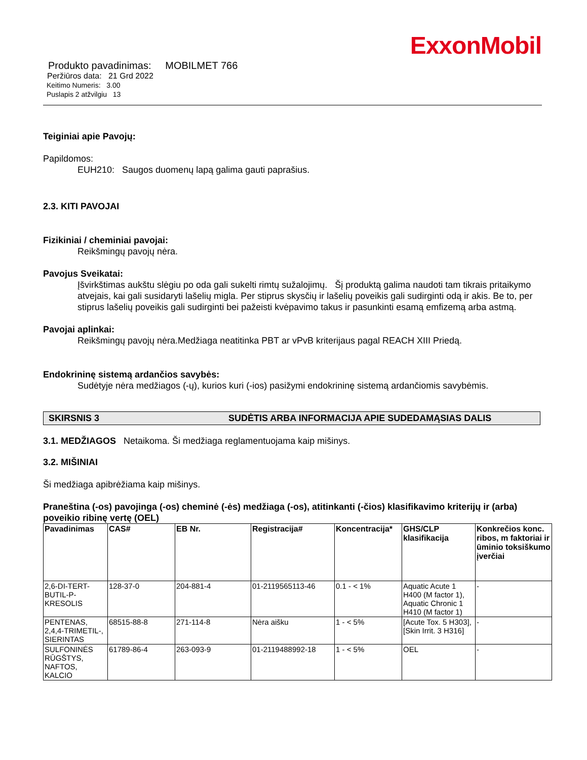ExxonMobil
Produkto pavadinimas: MOBILMET 766
Peržiūros data: 21 Grd 2022
Keitimo Numeris: 3.00
Puslapis 2 atžvilgiu 13
Teiginiai apie Pavojų:
Papildomos:
EUH210: Saugos duomenų lapą galima gauti paprašius.
2.3. KITI PAVOJAI
Fizikiniai / cheminiai pavojai:
Reikšmingų pavojų nėra.
Pavojus Sveikatai:
Įšvirkštimas aukštu slėgiu po oda gali sukelti rimtų sužalojimų. Šį produktą galima naudoti tam tikrais pritaikymo atvejais, kai gali susidaryti lašelių migla. Per stiprus skysčių ir lašelių poveikis gali sudirginti odą ir akis. Be to, per stiprus lašelių poveikis gali sudirginti bei pažeisti kvėpavimo takus ir pasunkinti esamą emfizemą arba astmą.
Pavojai aplinkai:
Reikšmingų pavojų nėra.Medžiaga neatitinka PBT ar vPvB kriterijaus pagal REACH XIII Priedą.
Endokrininę sistemą ardančios savybės:
Sudėtyje nėra medžiagos (-ų), kurios kuri (-ios) pasižymi endokrininę sistemą ardančiomis savybėmis.
SKIRSNIS 3 SUDĖTIS ARBA INFORMACIJA APIE SUDEDAMĄSIAS DALIS
3.1. MEDŽIAGOS Netaikoma. Ši medžiaga reglamentuojama kaip mišinys.
3.2. MIŠINIAI
Ši medžiaga apibrėžiama kaip mišinys.
Praneština (-os) pavojinga (-os) cheminė (-ės) medžiaga (-os), atitinkanti (-čios) klasifikavimo kriterijų ir (arba) poveikio ribinę vertę (OEL)
| Pavadinimas | CAS# | EB Nr. | Registracija# | Koncentracija* | GHS/CLP klasifikacija | Konkrečios konc. ribos, m faktoriai ir ūminio toksiškumo įverčiai |
| --- | --- | --- | --- | --- | --- | --- |
| 2,6-DI-TERT-BUTIL-P-KRESOLIS | 128-37-0 | 204-881-4 | 01-2119565113-46 | 0.1 - < 1% | Aquatic Acute 1 H400 (M factor 1), Aquatic Chronic 1 H410 (M factor 1) | - |
| PENTENAS, 2,4,4-TRIMETIL-, SIERINTAS | 68515-88-8 | 271-114-8 | Nėra aišku | 1 - < 5% | [Acute Tox. 5 H303], [Skin Irrit. 3 H316] | - |
| SULFONINĖS RŪGŠTYS, NAFTOS, KALCIO | 61789-86-4 | 263-093-9 | 01-2119488992-18 | 1 - < 5% | OEL | - |